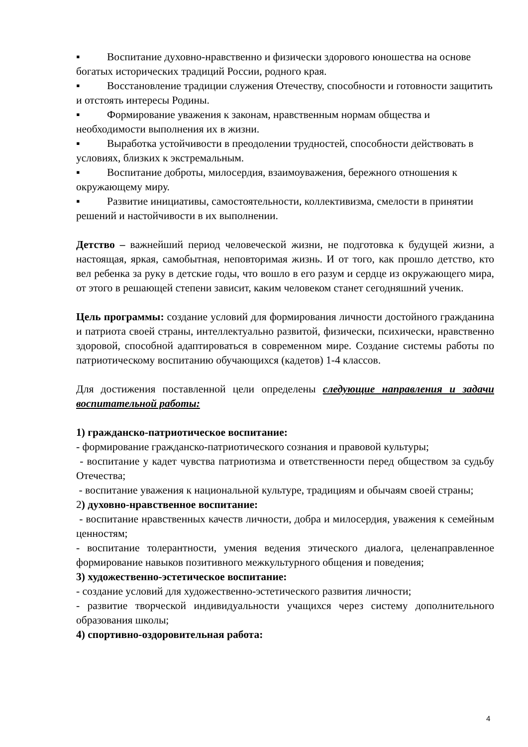▪ Воспитание духовно-нравственно и физически здорового юношества на основе богатых исторических традиций России, родного края.
▪ Восстановление традиции служения Отечеству, способности и готовности защитить и отстоять интересы Родины.
▪ Формирование уважения к законам, нравственным нормам общества и необходимости выполнения их в жизни.
▪ Выработка устойчивости в преодолении трудностей, способности действовать в условиях, близких к экстремальным.
▪ Воспитание доброты, милосердия, взаимоуважения, бережного отношения к окружающему миру.
▪ Развитие инициативы, самостоятельности, коллективизма, смелости в принятии решений и настойчивости в их выполнении.
Детство – важнейший период человеческой жизни, не подготовка к будущей жизни, а настоящая, яркая, самобытная, неповторимая жизнь. И от того, как прошло детство, кто вел ребенка за руку в детские годы, что вошло в его разум и сердце из окружающего мира, от этого в решающей степени зависит, каким человеком станет сегодняшний ученик.
Цель программы: создание условий для формирования личности достойного гражданина и патриота своей страны, интеллектуально развитой, физически, психически, нравственно здоровой, способной адаптироваться в современном мире. Создание системы работы по патриотическому воспитанию обучающихся (кадетов) 1-4 классов.
Для достижения поставленной цели определены следующие направления и задачи воспитательной работы:
1) гражданско-патриотическое воспитание:
- формирование гражданско-патриотического сознания и правовой культуры;
- воспитание у кадет чувства патриотизма и ответственности перед обществом за судьбу Отечества;
- воспитание уважения к национальной культуре, традициям и обычаям своей страны;
2) духовно-нравственное воспитание:
- воспитание нравственных качеств личности, добра и милосердия, уважения к семейным ценностям;
- воспитание толерантности, умения ведения этического диалога, целенаправленное формирование навыков позитивного межкультурного общения и поведения;
3) художественно-эстетическое воспитание:
- создание условий для художественно-эстетического развития личности;
- развитие творческой индивидуальности учащихся через систему дополнительного образования школы;
4) спортивно-оздоровительная работа:
4